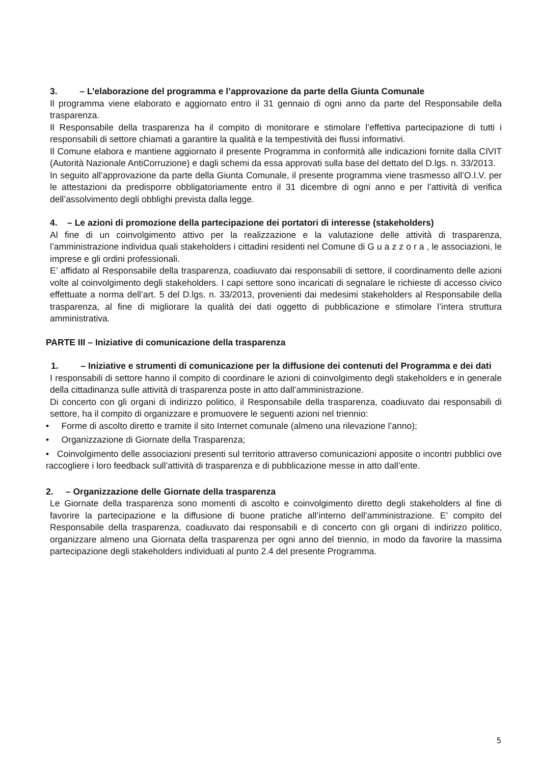3. – L’elaborazione del programma e l’approvazione da parte della Giunta Comunale
Il programma viene elaborato e aggiornato entro il 31 gennaio di ogni anno da parte del Responsabile della trasparenza.
Il Responsabile della trasparenza ha il compito di monitorare e stimolare l’effettiva partecipazione di tutti i responsabili di settore chiamati a garantire la qualità e la tempestività dei flussi informativi.
Il Comune elabora e mantiene aggiornato il presente Programma in conformità alle indicazioni fornite dalla CIVIT (Autorità Nazionale AntiCorruzione) e dagli schemi da essa approvati sulla base del dettato del D.lgs. n. 33/2013.
In seguito all’approvazione da parte della Giunta Comunale, il presente programma viene trasmesso all’O.I.V. per le attestazioni da predisporre obbligatoriamente entro il 31 dicembre di ogni anno e per l’attività di verifica dell’assolvimento degli obblighi prevista dalla legge.
4. – Le azioni di promozione della partecipazione dei portatori di interesse (stakeholders)
Al fine di un coinvolgimento attivo per la realizzazione e la valutazione delle attività di trasparenza, l’amministrazione individua quali stakeholders i cittadini residenti nel Comune di G u a z z o r a , le associazioni, le imprese e gli ordini professionali.
E’ affidato al Responsabile della trasparenza, coadiuvato dai responsabili di settore, il coordinamento delle azioni volte al coinvolgimento degli stakeholders. I capi settore sono incaricati di segnalare le richieste di accesso civico effettuate a norma dell’art. 5 del D.lgs. n. 33/2013, provenienti dai medesimi stakeholders al Responsabile della trasparenza, al fine di migliorare la qualità dei dati oggetto di pubblicazione e stimolare l’intera struttura amministrativa.
PARTE III – Iniziative di comunicazione della trasparenza
1. – Iniziative e strumenti di comunicazione per la diffusione dei contenuti del Programma e dei dati
I responsabili di settore hanno il compito di coordinare le azioni di coinvolgimento degli stakeholders e in generale della cittadinanza sulle attività di trasparenza poste in atto dall’amministrazione.
Di concerto con gli organi di indirizzo politico, il Responsabile della trasparenza, coadiuvato dai responsabili di settore, ha il compito di organizzare e promuovere le seguenti azioni nel triennio:
• Forme di ascolto diretto e tramite il sito Internet comunale (almeno una rilevazione l’anno);
• Organizzazione di Giornate della Trasparenza;
• Coinvolgimento delle associazioni presenti sul territorio attraverso comunicazioni apposite o incontri pubblici ove raccogliere i loro feedback sull’attività di trasparenza e di pubblicazione messe in atto dall’ente.
2. – Organizzazione delle Giornate della trasparenza
Le Giornate della trasparenza sono momenti di ascolto e coinvolgimento diretto degli stakeholders al fine di favorire la partecipazione e la diffusione di buone pratiche all’interno dell’amministrazione. E’ compito del Responsabile della trasparenza, coadiuvato dai responsabili e di concerto con gli organi di indirizzo politico, organizzare almeno una Giornata della trasparenza per ogni anno del triennio, in modo da favorire la massima partecipazione degli stakeholders individuati al punto 2.4 del presente Programma.
5